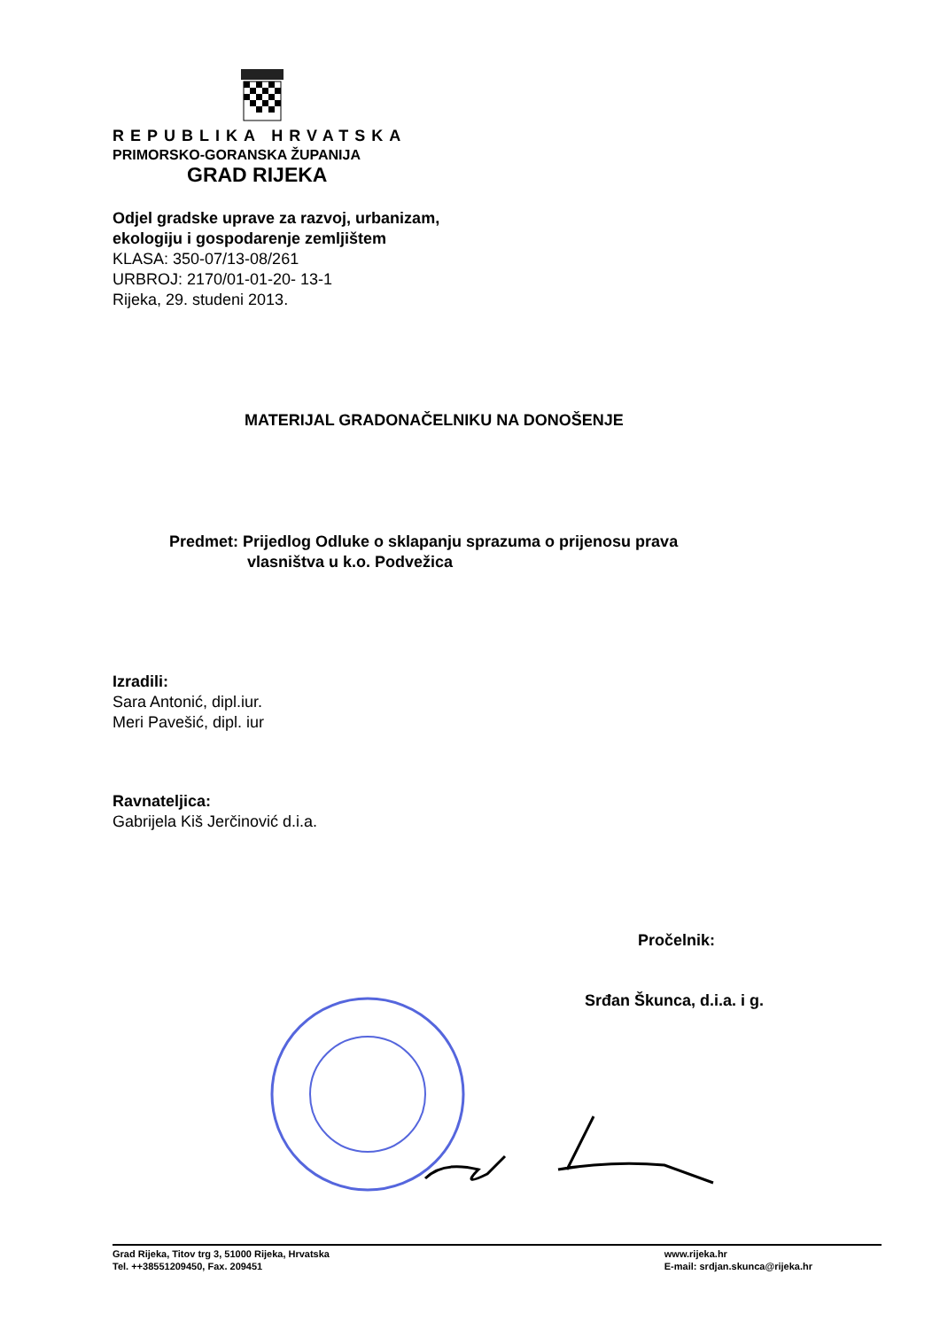REPUBLIKA HRVATSKA
PRIMORSKO-GORANSKA ŽUPANIJA
GRAD RIJEKA
Odjel gradske uprave za razvoj, urbanizam,
ekologiju i gospodarenje zemljištem
KLASA: 350-07/13-08/261
URBROJ: 2170/01-01-20- 13-1
Rijeka, 29. studeni 2013.
MATERIJAL GRADONAČELNIKU NA DONOŠENJE
Predmet: Prijedlog Odluke o sklapanju sprazuma o prijenosu prava
vlasništva u k.o. Podvežica
Izradili:
Sara Antonić, dipl.iur.
Meri Pavešić, dipl. iur
Ravnateljica:
Gabrijela Kiš Jerčinović d.i.a.
Pročelnik:
Srđan Škunca, d.i.a. i g.
Grad Rijeka, Titov trg 3, 51000 Rijeka, Hrvatska
Tel. ++38551209450, Fax. 209451
www.rijeka.hr
E-mail: srdjan.skunca@rijeka.hr